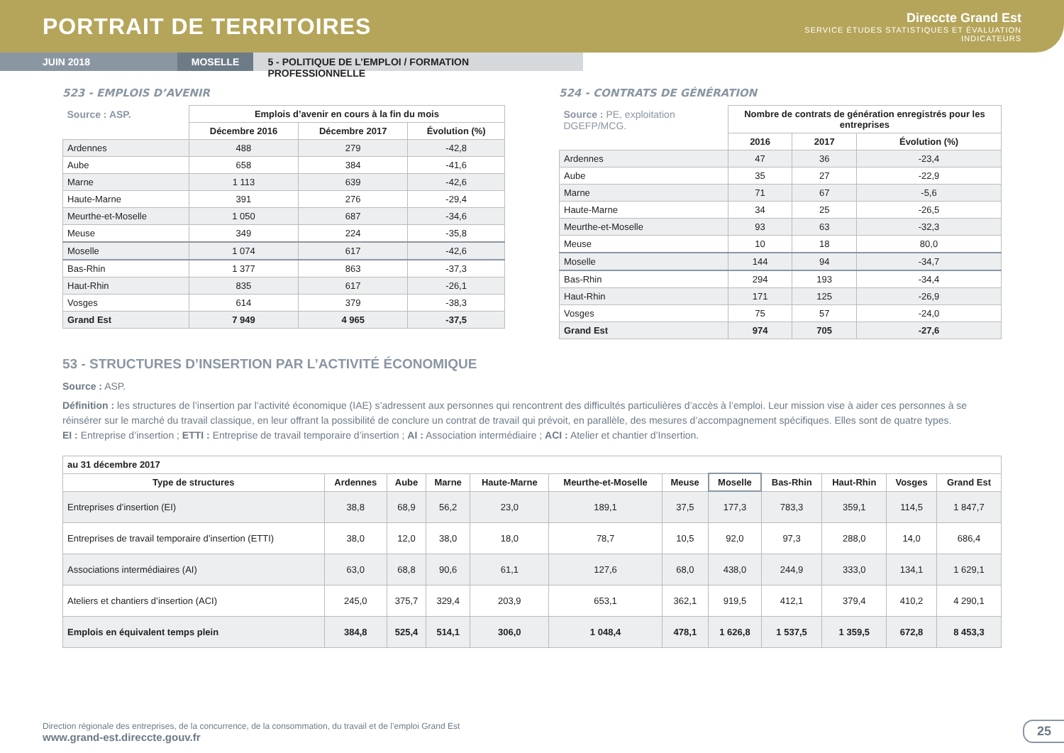PORTRAIT DE TERRITOIRES
Direccte Grand Est
SERVICE ÉTUDES STATISTIQUES ET ÉVALUATION
INDICATEURS
JUIN 2018 MOSELLE 5 - POLITIQUE DE L’EMPLOI / FORMATION PROFESSIONNELLE
523 - EMPLOIS D’AVENIR
| Source : ASP. | Emplois d’avenir en cours à la fin du mois | | |
| --- | --- | --- | --- |
| | Décembre 2016 | Décembre 2017 | Évolution (%) |
| Ardennes | 488 | 279 | -42,8 |
| Aube | 658 | 384 | -41,6 |
| Marne | 1 113 | 639 | -42,6 |
| Haute-Marne | 391 | 276 | -29,4 |
| Meurthe-et-Moselle | 1 050 | 687 | -34,6 |
| Meuse | 349 | 224 | -35,8 |
| Moselle | 1 074 | 617 | -42,6 |
| Bas-Rhin | 1 377 | 863 | -37,3 |
| Haut-Rhin | 835 | 617 | -26,1 |
| Vosges | 614 | 379 | -38,3 |
| Grand Est | 7 949 | 4 965 | -37,5 |
524 - CONTRATS DE GÉNÉRATION
| Source : PE, exploitation DGEFP/MCG. | Nombre de contrats de génération enregistrés pour les entreprises | | |
| --- | --- | --- | --- |
| | 2016 | 2017 | Évolution (%) |
| Ardennes | 47 | 36 | -23,4 |
| Aube | 35 | 27 | -22,9 |
| Marne | 71 | 67 | -5,6 |
| Haute-Marne | 34 | 25 | -26,5 |
| Meurthe-et-Moselle | 93 | 63 | -32,3 |
| Meuse | 10 | 18 | 80,0 |
| Moselle | 144 | 94 | -34,7 |
| Bas-Rhin | 294 | 193 | -34,4 |
| Haut-Rhin | 171 | 125 | -26,9 |
| Vosges | 75 | 57 | -24,0 |
| Grand Est | 974 | 705 | -27,6 |
53 - STRUCTURES D’INSERTION PAR L’ACTIVITÉ ÉCONOMIQUE
Source : ASP.
Définition : les structures de l’insertion par l’activité économique (IAE) s’adressent aux personnes qui rencontrent des difficultés particulières d’accès à l’emploi. Leur mission vise à aider ces personnes à se réinsérer sur le marché du travail classique, en leur offrant la possibilité de conclure un contrat de travail qui prévoit, en parallèle, des mesures d’accompagnement spécifiques. Elles sont de quatre types.
EI : Entreprise d’insertion ; ETTI : Entreprise de travail temporaire d’insertion ; AI : Association intermédiaire ; ACI : Atelier et chantier d’Insertion.
| au 31 décembre 2017 | | | | | | | | | | | |
| --- | --- | --- | --- | --- | --- | --- | --- | --- | --- | --- | --- |
| Type de structures | Ardennes | Aube | Marne | Haute-Marne | Meurthe-et-Moselle | Meuse | Moselle | Bas-Rhin | Haut-Rhin | Vosges | Grand Est |
| Entreprises d’insertion (EI) | 38,8 | 68,9 | 56,2 | 23,0 | 189,1 | 37,5 | 177,3 | 783,3 | 359,1 | 114,5 | 1 847,7 |
| Entreprises de travail temporaire d’insertion (ETTI) | 38,0 | 12,0 | 38,0 | 18,0 | 78,7 | 10,5 | 92,0 | 97,3 | 288,0 | 14,0 | 686,4 |
| Associations intermédiaires (AI) | 63,0 | 68,8 | 90,6 | 61,1 | 127,6 | 68,0 | 438,0 | 244,9 | 333,0 | 134,1 | 1 629,1 |
| Ateliers et chantiers d’insertion (ACI) | 245,0 | 375,7 | 329,4 | 203,9 | 653,1 | 362,1 | 919,5 | 412,1 | 379,4 | 410,2 | 4 290,1 |
| Emplois en équivalent temps plein | 384,8 | 525,4 | 514,1 | 306,0 | 1 048,4 | 478,1 | 1 626,8 | 1 537,5 | 1 359,5 | 672,8 | 8 453,3 |
Direction régionale des entreprises, de la concurrence, de la consommation, du travail et de l’emploi Grand Est
www.grand-est.direccte.gouv.fr
25